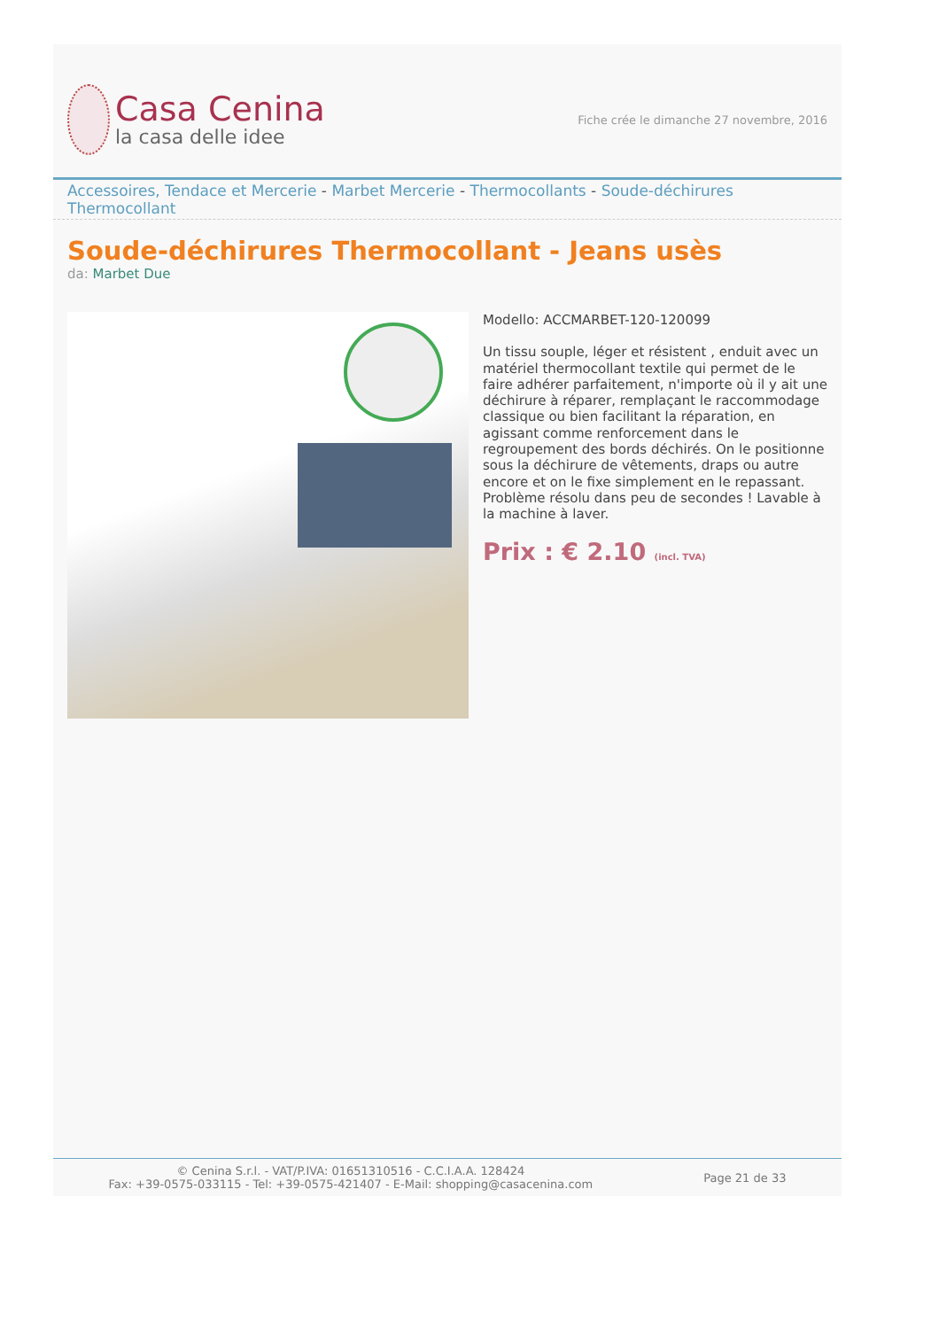Casa Cenina
la casa delle idee
Fiche crée le dimanche 27 novembre, 2016
Accessoires, Tendace et Mercerie - Marbet Mercerie - Thermocollants - Soude-déchirures Thermocollant
Soude-déchirures Thermocollant - Jeans usès
da: Marbet Due
Modello: ACCMARBET-120-120099
Un tissu souple, léger et résistent , enduit avec un matériel thermocollant textile qui permet de le faire adhérer parfaitement, n'importe où il y ait une déchirure à réparer, remplaçant le raccommodage classique ou bien facilitant la réparation, en agissant comme renforcement dans le regroupement des bords déchirés. On le positionne sous la déchirure de vêtements, draps ou autre encore et on le fixe simplement en le repassant. Problème résolu dans peu de secondes ! Lavable à la machine à laver.
Prix : € 2.10 (incl. TVA)
© Cenina S.r.l. - VAT/P.IVA: 01651310516 - C.C.I.A.A. 128424
Fax: +39-0575-033115 - Tel: +39-0575-421407 - E-Mail: shopping@casacenina.com
Page 21 de 33